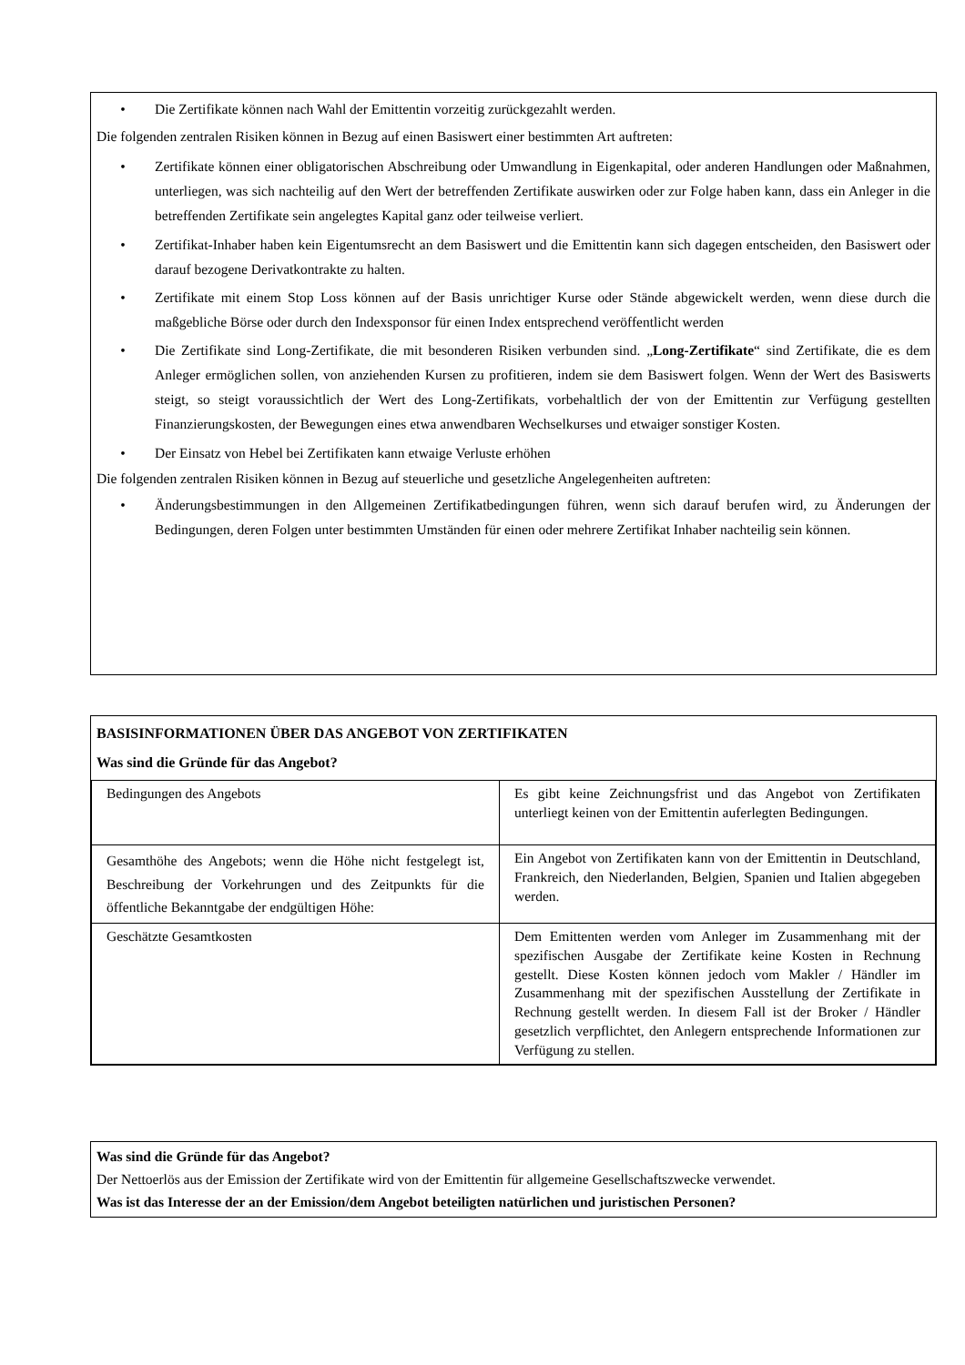• Die Zertifikate können nach Wahl der Emittentin vorzeitig zurückgezahlt werden.
Die folgenden zentralen Risiken können in Bezug auf einen Basiswert einer bestimmten Art auftreten:
• Zertifikate können einer obligatorischen Abschreibung oder Umwandlung in Eigenkapital, oder anderen Handlungen oder Maßnahmen, unterliegen, was sich nachteilig auf den Wert der betreffenden Zertifikate auswirken oder zur Folge haben kann, dass ein Anleger in die betreffenden Zertifikate sein angelegtes Kapital ganz oder teilweise verliert.
• Zertifikat-Inhaber haben kein Eigentumsrecht an dem Basiswert und die Emittentin kann sich dagegen entscheiden, den Basiswert oder darauf bezogene Derivatkontrakte zu halten.
• Zertifikate mit einem Stop Loss können auf der Basis unrichtiger Kurse oder Stände abgewickelt werden, wenn diese durch die maßgebliche Börse oder durch den Indexsponsor für einen Index entsprechend veröffentlicht werden
• Die Zertifikate sind Long-Zertifikate, die mit besonderen Risiken verbunden sind. „Long-Zertifikate“ sind Zertifikate, die es dem Anleger ermöglichen sollen, von anziehenden Kursen zu profitieren, indem sie dem Basiswert folgen. Wenn der Wert des Basiswerts steigt, so steigt voraussichtlich der Wert des Long-Zertifikats, vorbehaltlich der von der Emittentin zur Verfügung gestellten Finanzierungskosten, der Bewegungen eines etwa anwendbaren Wechselkurses und etwaiger sonstiger Kosten.
• Der Einsatz von Hebel bei Zertifikaten kann etwaige Verluste erhöhen
Die folgenden zentralen Risiken können in Bezug auf steuerliche und gesetzliche Angelegenheiten auftreten:
• Änderungsbestimmungen in den Allgemeinen Zertifikatbedingungen führen, wenn sich darauf berufen wird, zu Änderungen der Bedingungen, deren Folgen unter bestimmten Umständen für einen oder mehrere Zertifikat Inhaber nachteilig sein können.
BASISINFORMATIONEN ÜBER DAS ANGEBOT VON ZERTIFIKATEN
Was sind die Gründe für das Angebot?
| Bedingungen des Angebots | Es gibt keine Zeichnungsfrist und das Angebot von Zertifikaten unterliegt keinen von der Emittentin auferlegten Bedingungen. |
| Gesamthöhe des Angebots; wenn die Höhe nicht festgelegt ist, Beschreibung der Vorkehrungen und des Zeitpunkts für die öffentliche Bekanntgabe der endgültigen Höhe: | Ein Angebot von Zertifikaten kann von der Emittentin in Deutschland, Frankreich, den Niederlanden, Belgien, Spanien und Italien abgegeben werden. |
| Geschätzte Gesamtkosten | Dem Emittenten werden vom Anleger im Zusammenhang mit der spezifischen Ausgabe der Zertifikate keine Kosten in Rechnung gestellt. Diese Kosten können jedoch vom Makler / Händler im Zusammenhang mit der spezifischen Ausstellung der Zertifikate in Rechnung gestellt werden. In diesem Fall ist der Broker / Händler gesetzlich verpflichtet, den Anlegern entsprechende Informationen zur Verfügung zu stellen. |
Was sind die Gründe für das Angebot?
Der Nettoerlös aus der Emission der Zertifikate wird von der Emittentin für allgemeine Gesellschaftszwecke verwendet.
Was ist das Interesse der an der Emission/dem Angebot beteiligten natürlichen und juristischen Personen?